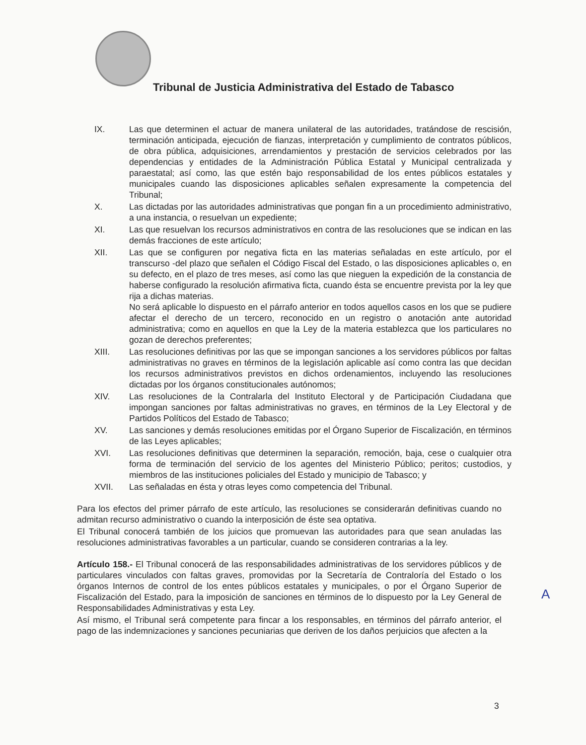Tribunal de Justicia Administrativa del Estado de Tabasco
IX. Las que determinen el actuar de manera unilateral de las autoridades, tratándose de rescisión, terminación anticipada, ejecución de fianzas, interpretación y cumplimiento de contratos públicos, de obra pública, adquisiciones, arrendamientos y prestación de servicios celebrados por las dependencias y entidades de la Administración Pública Estatal y Municipal centralizada y paraestatal; así como, las que estén bajo responsabilidad de los entes públicos estatales y municipales cuando las disposiciones aplicables señalen expresamente la competencia del Tribunal;
X. Las dictadas por las autoridades administrativas que pongan fin a un procedimiento administrativo, a una instancia, o resuelvan un expediente;
XI. Las que resuelvan los recursos administrativos en contra de las resoluciones que se indican en las demás fracciones de este artículo;
XII. Las que se configuren por negativa ficta en las materias señaladas en este artículo, por el transcurso -del plazo que señalen el Código Fiscal del Estado, o las disposiciones aplicables o, en su defecto, en el plazo de tres meses, así como las que nieguen la expedición de la constancia de haberse configurado la resolución afirmativa ficta, cuando ésta se encuentre prevista por la ley que rija a dichas materias.
No será aplicable lo dispuesto en el párrafo anterior en todos aquellos casos en los que se pudiere afectar el derecho de un tercero, reconocido en un registro o anotación ante autoridad administrativa; como en aquellos en que la Ley de la materia establezca que los particulares no gozan de derechos preferentes;
XIII. Las resoluciones definitivas por las que se impongan sanciones a los servidores públicos por faltas administrativas no graves en términos de la legislación aplicable así como contra las que decidan los recursos administrativos previstos en dichos ordenamientos, incluyendo las resoluciones dictadas por los órganos constitucionales autónomos;
XIV. Las resoluciones de la Contralarla del Instituto Electoral y de Participación Ciudadana que impongan sanciones por faltas administrativas no graves, en términos de la Ley Electoral y de Partidos Políticos del Estado de Tabasco;
XV. Las sanciones y demás resoluciones emitidas por el Órgano Superior de Fiscalización, en términos de las Leyes aplicables;
XVI. Las resoluciones definitivas que determinen la separación, remoción, baja, cese o cualquier otra forma de terminación del servicio de los agentes del Ministerio Público; peritos; custodios, y miembros de las instituciones policiales del Estado y municipio de Tabasco; y
XVII. Las señaladas en ésta y otras leyes como competencia del Tribunal.
Para los efectos del primer párrafo de este artículo, las resoluciones se considerarán definitivas cuando no admitan recurso administrativo o cuando la interposición de éste sea optativa.
El Tribunal conocerá también de los juicios que promuevan las autoridades para que sean anuladas las resoluciones administrativas favorables a un particular, cuando se consideren contrarias a la ley.
Artículo 158.- El Tribunal conocerá de las responsabilidades administrativas de los servidores públicos y de particulares vinculados con faltas graves, promovidas por la Secretaría de Contraloría del Estado o los órganos Internos de control de los entes públicos estatales y municipales, o por el Órgano Superior de Fiscalización del Estado, para la imposición de sanciones en términos de lo dispuesto por la Ley General de Responsabilidades Administrativas y esta Ley.
Así mismo, el Tribunal será competente para fincar a los responsables, en términos del párrafo anterior, el pago de las indemnizaciones y sanciones pecuniarias que deriven de los daños perjuicios que afecten a la
A
3